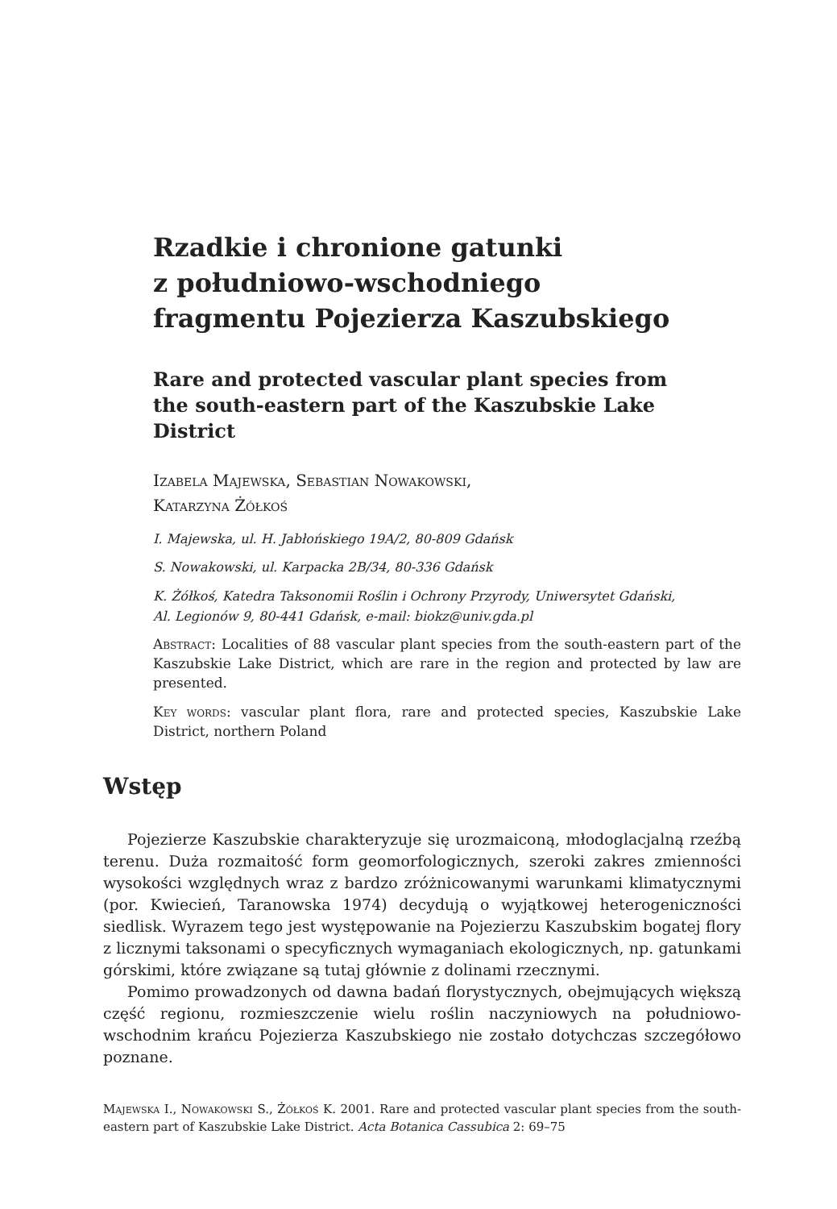Rzadkie i chronione gatunki
z południowo-wschodniego
fragmentu Pojezierza Kaszubskiego
Rare and protected vascular plant species from
the south-eastern part of the Kaszubskie Lake District
Izabela Majewska, Sebastian Nowakowski,
Katarzyna Żółkoś
I. Majewska, ul. H. Jabłońskiego 19A/2, 80-809 Gdańsk
S. Nowakowski, ul. Karpacka 2B/34, 80-336 Gdańsk
K. Żółkoś, Katedra Taksonomii Roślin i Ochrony Przyrody, Uniwersytet Gdański,
Al. Legionów 9, 80-441 Gdańsk, e-mail: biokz@univ.gda.pl
Abstract: Localities of 88 vascular plant species from the south-eastern part of the Kaszubskie Lake District, which are rare in the region and protected by law are presented.
Key words: vascular plant flora, rare and protected species, Kaszubskie Lake District, northern Poland
Wstęp
Pojezierze Kaszubskie charakteryzuje się urozmaiconą, młodoglacjalną rzeźbą terenu. Duża rozmaitość form geomorfologicznych, szeroki zakres zmienności wysokości względnych wraz z bardzo zróżnicowanymi warunkami klimatycznymi (por. Kwiecień, Taranowska 1974) decydują o wyjątkowej heterogeniczności siedlisk. Wyrazem tego jest występowanie na Pojezierzu Kaszubskim bogatej flory z licznymi taksonami o specyficznych wymaganiach ekologicznych, np. gatunkami górskimi, które związane są tutaj głównie z dolinami rzecznymi.
Pomimo prowadzonych od dawna badań florystycznych, obejmujących większą część regionu, rozmieszczenie wielu roślin naczyniowych na południowo-wschodnim krańcu Pojezierza Kaszubskiego nie zostało dotychczas szczegółowo poznane.
Majewska I., Nowakowski S., Żółkoś K. 2001. Rare and protected vascular plant species from the south-eastern part of Kaszubskie Lake District. Acta Botanica Cassubica 2: 69–75